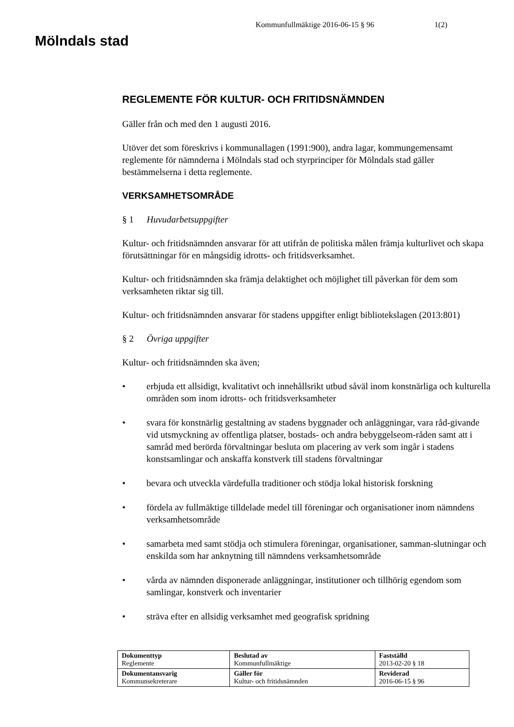Mölndals stad
Kommunfullmäktige 2016-06-15 § 96 1(2)
REGLEMENTE FÖR KULTUR- OCH FRITIDSNÄMNDEN
Gäller från och med den 1 augusti 2016.
Utöver det som föreskrivs i kommunallagen (1991:900), andra lagar, kommungemensamt reglemente för nämnderna i Mölndals stad och styrprinciper för Mölndals stad gäller bestämmelserna i detta reglemente.
VERKSAMHETSOMRÅDE
§ 1 Huvudarbetsuppgifter
Kultur- och fritidsnämnden ansvarar för att utifrån de politiska målen främja kulturlivet och skapa förutsättningar för en mångsidig idrotts- och fritidsverksamhet.
Kultur- och fritidsnämnden ska främja delaktighet och möjlighet till påverkan för dem som verksamheten riktar sig till.
Kultur- och fritidsnämnden ansvarar för stadens uppgifter enligt bibliotekslagen (2013:801)
§ 2 Övriga uppgifter
Kultur- och fritidsnämnden ska även;
• erbjuda ett allsidigt, kvalitativt och innehållsrikt utbud såväl inom konstnärliga och kulturella områden som inom idrotts- och fritidsverksamheter
• svara för konstnärlig gestaltning av stadens byggnader och anläggningar, vara råd-givande vid utsmyckning av offentliga platser, bostads- och andra bebyggelseom-råden samt att i samråd med berörda förvaltningar besluta om placering av verk som ingår i stadens konstsamlingar och anskaffa konstverk till stadens förvaltningar
• bevara och utveckla värdefulla traditioner och stödja lokal historisk forskning
• fördela av fullmäktige tilldelade medel till föreningar och organisationer inom nämndens verksamhetsområde
• samarbeta med samt stödja och stimulera föreningar, organisationer, samman-slutningar och enskilda som har anknytning till nämndens verksamhetsområde
• vårda av nämnden disponerade anläggningar, institutioner och tillhörig egendom som samlingar, konstverk och inventarier
• sträva efter en allsidig verksamhet med geografisk spridning
| Dokumenttyp Reglemente | Beslutad av Kommunfullmäktige | Fastställd 2013-02-20 § 18 |
| Dokumentansvarig Kommunsekreterare | Gäller för Kultur- och fritidsnämnden | Reviderad 2016-06-15 § 96 |